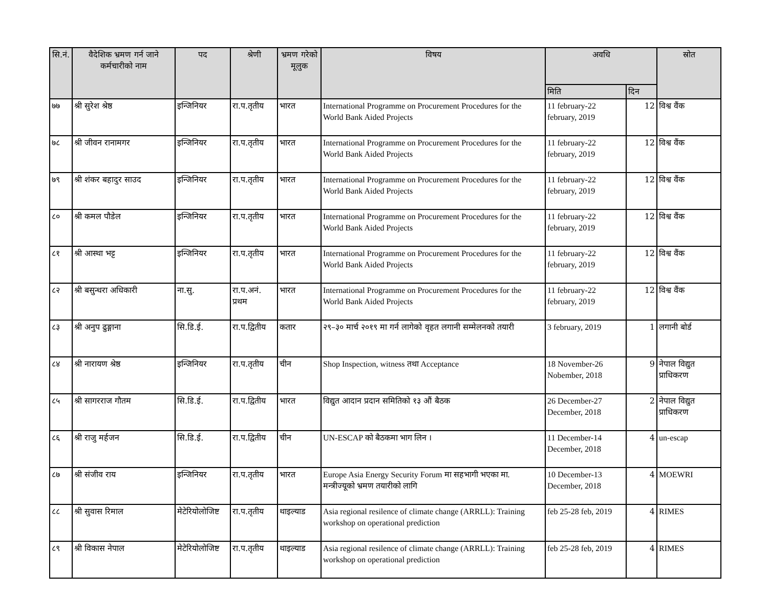| सि.नं. | वैदेशिक भ्रमण गर्न जाने कर्मचारीको नाम | पद | श्रेणी | भ्रमण गरेको मूलुक | विषय | अवधि | | स्रोत |
| --- | --- | --- | --- | --- | --- | --- | --- | --- |
| | | | | | | मिति | दिन | |
| ७७ | श्री सुरेश श्रेष्ठ | इन्जिनियर | रा.प.तृतीय | भारत | International Programme on Procurement Procedures for the World Bank Aided Projects | 11 february-22 february, 2019 | 12 | विश्व वैंक |
| ७८ | श्री जीवन रानामगर | इन्जिनियर | रा.प.तृतीय | भारत | International Programme on Procurement Procedures for the World Bank Aided Projects | 11 february-22 february, 2019 | 12 | विश्व वैंक |
| ७९ | श्री शंकर बहादुर साउद | इन्जिनियर | रा.प.तृतीय | भारत | International Programme on Procurement Procedures for the World Bank Aided Projects | 11 february-22 february, 2019 | 12 | विश्व वैंक |
| ८० | श्री कमल पौडेल | इन्जिनियर | रा.प.तृतीय | भारत | International Programme on Procurement Procedures for the World Bank Aided Projects | 11 february-22 february, 2019 | 12 | विश्व वैंक |
| ८१ | श्री आस्था भट्ट | इन्जिनियर | रा.प.तृतीय | भारत | International Programme on Procurement Procedures for the World Bank Aided Projects | 11 february-22 february, 2019 | 12 | विश्व वैंक |
| ८२ | श्री बसुन्धरा अधिकारी | ना.सु. | रा.प.अनं. प्रथम | भारत | International Programme on Procurement Procedures for the World Bank Aided Projects | 11 february-22 february, 2019 | 12 | विश्व वैंक |
| ८३ | श्री अनुप ढुङ्गाना | सि.डि.ई. | रा.प.द्वितीय | कतार | २९–३० मार्च २०१९ मा गर्न लागेको वृहत लगानी सम्मेलनको तयारी | 3 february, 2019 | 1 | लगानी बोर्ड |
| ८४ | श्री नारायण श्रेष्ठ | इन्जिनियर | रा.प.तृतीय | चीन | Shop Inspection, witness तथा Acceptance | 18 November-26 Nobember, 2018 | 9 | नेपाल विद्युत प्राधिकरण |
| ८५ | श्री सागरराज गौतम | सि.डि.ई. | रा.प.द्वितीय | भारत | विद्युत आदान प्रदान समितिको १३ औं बैठक | 26 December-27 December, 2018 | 2 | नेपाल विद्युत प्राधिकरण |
| ८६ | श्री राजु मर्हजन | सि.डि.ई. | रा.प.द्वितीय | चीन | UN-ESCAP को बैठकमा भाग लिन । | 11 December-14 December, 2018 | 4 | un-escap |
| ८७ | श्री संजीव राय | इन्जिनियर | रा.प.तृतीय | भारत | Europe Asia Energy Security Forum मा सहभागी भएका मा. मन्त्रीज्यूको भ्रमण तयारीको लागि | 10 December-13 December, 2018 | 4 | MOEWRI |
| ८८ | श्री सुवास रिमाल | मेटेरियोलोजिष्ट | रा.प.तृतीय | थाइल्याड | Asia regional resilence of climate change (ARRLL): Training workshop on operational prediction | feb 25-28 feb, 2019 | 4 | RIMES |
| ८९ | श्री विकास नेपाल | मेटेरियोलोजिष्ट | रा.प.तृतीय | थाइल्याड | Asia regional resilence of climate change (ARRLL): Training workshop on operational prediction | feb 25-28 feb, 2019 | 4 | RIMES |